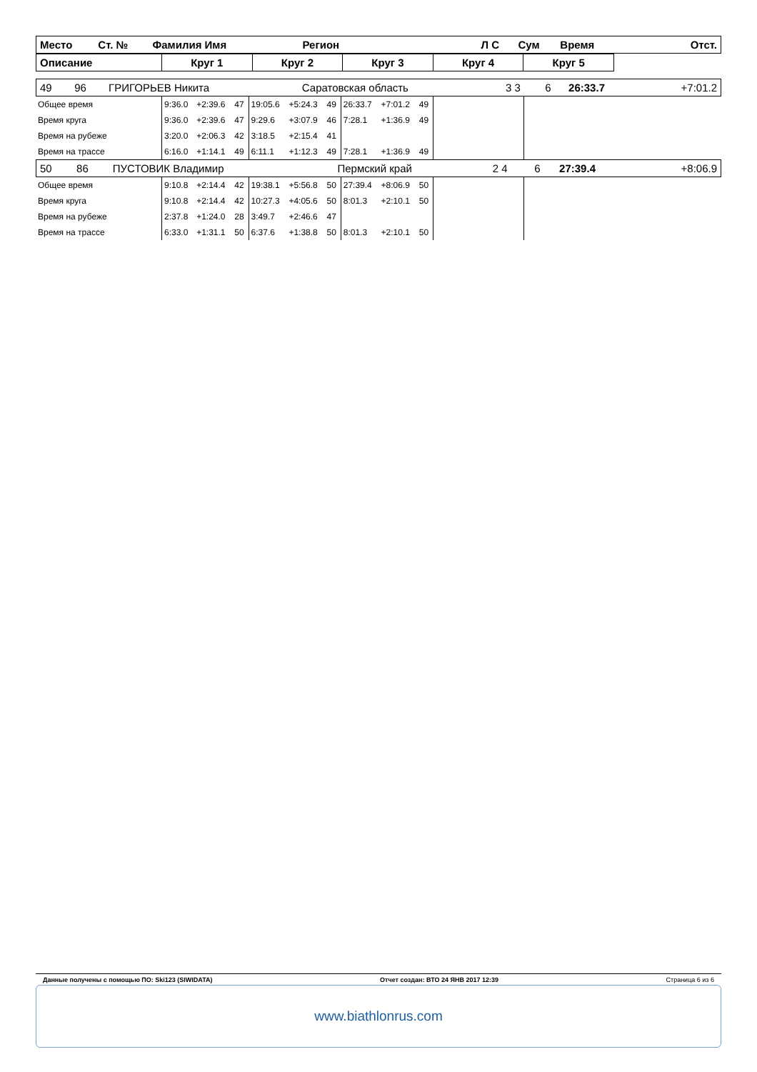| Место | Ст. № | Фамилия Имя | Регион | Л С | Сум | Время | Отст. |
| Описание | Круг 1 | Круг 2 | Круг 3 | Круг 4 | Круг 5 | |
| 49 | 96 | ГРИГОРЬЕВ Никита | Саратовская область | 3 3 | 6 | 26:33.7 | +7:01.2 |
| Общее время | 9:36.0 | +2:39.6 | 47 | 19:05.6 | +5:24.3 | 49 | 26:33.7 | +7:01.2 | 49 | | |
| Время круга | 9:36.0 | +2:39.6 | 47 | 9:29.6 | +3:07.9 | 46 | 7:28.1 | +1:36.9 | 49 | | |
| Время на рубеже | 3:20.0 | +2:06.3 | 42 | 3:18.5 | +2:15.4 | 41 | | | | | |
| Время на трассе | 6:16.0 | +1:14.1 | 49 | 6:11.1 | +1:12.3 | 49 | 7:28.1 | +1:36.9 | 49 | | |
| 50 | 86 | ПУСТОВИК Владимир | Пермский край | 2 4 | 6 | 27:39.4 | +8:06.9 |
| Общее время | 9:10.8 | +2:14.4 | 42 | 19:38.1 | +5:56.8 | 50 | 27:39.4 | +8:06.9 | 50 | | |
| Время круга | 9:10.8 | +2:14.4 | 42 | 10:27.3 | +4:05.6 | 50 | 8:01.3 | +2:10.1 | 50 | | |
| Время на рубеже | 2:37.8 | +1:24.0 | 28 | 3:49.7 | +2:46.6 | 47 | | | | | |
| Время на трассе | 6:33.0 | +1:31.1 | 50 | 6:37.6 | +1:38.8 | 50 | 8:01.3 | +2:10.1 | 50 | | |
Данные получены с помощью ПО: Ski123 (SIWIDATA) Отчет создан: ВТО 24 ЯНВ 2017 12:39 Страница 6 из 6
www.biathlonrus.com